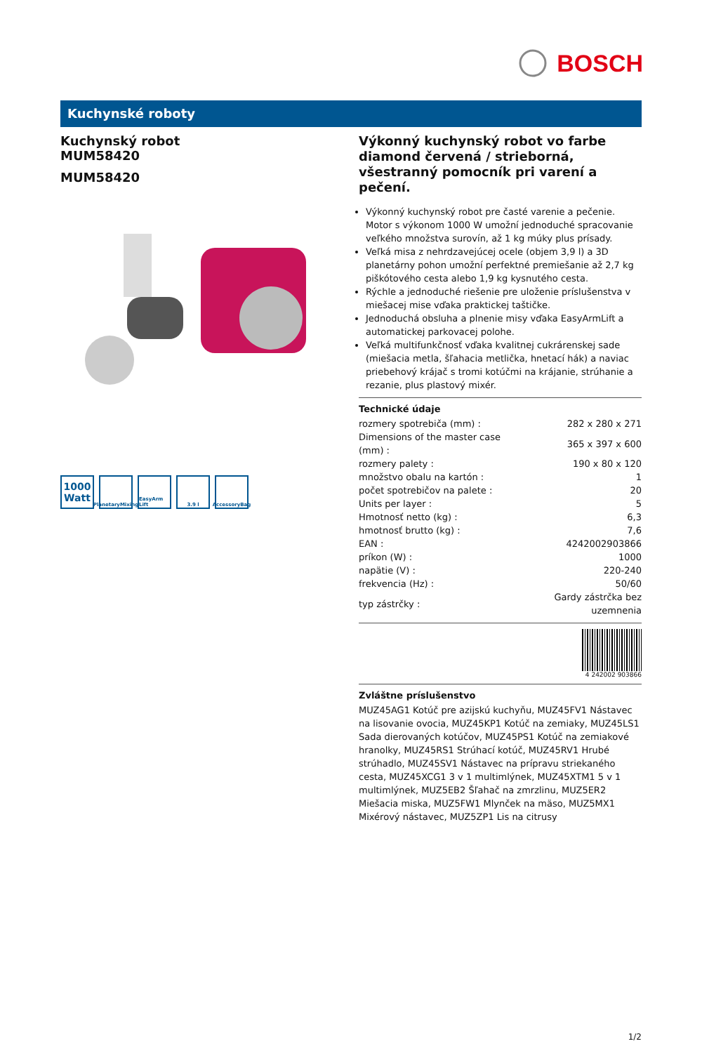BOSCH
Kuchynské roboty
Kuchynský robot
MUM58420
MUM58420
1000
Watt
PlanetaryMixing
EasyArm Lift
3.9 l AccessoryBag
Výkonný kuchynský robot vo farbe diamond červená / strieborná, všestranný pomocník pri varení a pečení.
Výkonný kuchynský robot pre časté varenie a pečenie. Motor s výkonom 1000 W umožní jednoduché spracovanie veľkého množstva surovín, až 1 kg múky plus prísady.
Veľká misa z nehrdzavejúcej ocele (objem 3,9 l) a 3D planetárny pohon umožní perfektné premiešanie až 2,7 kg piškótového cesta alebo 1,9 kg kysnutého cesta.
Rýchle a jednoduché riešenie pre uloženie príslušenstva v miešacej mise vďaka praktickej taštičke.
Jednoduchá obsluha a plnenie misy vďaka EasyArmLift a automatickej parkovacej polohe.
Veľká multifunkčnosť vďaka kvalitnej cukrárenskej sade (miešacia metla, šľahacia metlička, hnetací hák) a naviac priebehový krájač s tromi kotúčmi na krájanie, strúhanie a rezanie, plus plastový mixér.
Technické údaje
| rozmery spotrebiča (mm) : | 282 x 280 x 271 |
| Dimensions of the master case (mm) : | 365 x 397 x 600 |
| rozmery palety : | 190 x 80 x 120 |
| množstvo obalu na kartón : | 1 |
| počet spotrebičov na palete : | 20 |
| Units per layer : | 5 |
| Hmotnosť netto (kg) : | 6,3 |
| hmotnosť brutto (kg) : | 7,6 |
| EAN : | 4242002903866 |
| príkon (W) : | 1000 |
| napätie (V) : | 220-240 |
| frekvencia (Hz) : | 50/60 |
| typ zástrčky : | Gardy zástrčka bez uzemnenia |
4 242002 903866
Zvláštne príslušenstvo
MUZ45AG1 Kotúč pre azijskú kuchyňu, MUZ45FV1 Nástavec na lisovanie ovocia, MUZ45KP1 Kotúč na zemiaky, MUZ45LS1 Sada dierovaných kotúčov, MUZ45PS1 Kotúč na zemiakové hranolky, MUZ45RS1 Strúhací kotúč, MUZ45RV1 Hrubé strúhadlo, MUZ45SV1 Nástavec na prípravu striekaného cesta, MUZ45XCG1 3 v 1 multimlýnek, MUZ45XTM1 5 v 1 multimlýnek, MUZ5EB2 Šľahač na zmrzlinu, MUZ5ER2 Miešacia miska, MUZ5FW1 Mlynček na mäso, MUZ5MX1 Mixérový nástavec, MUZ5ZP1 Lis na citrusy
1/2